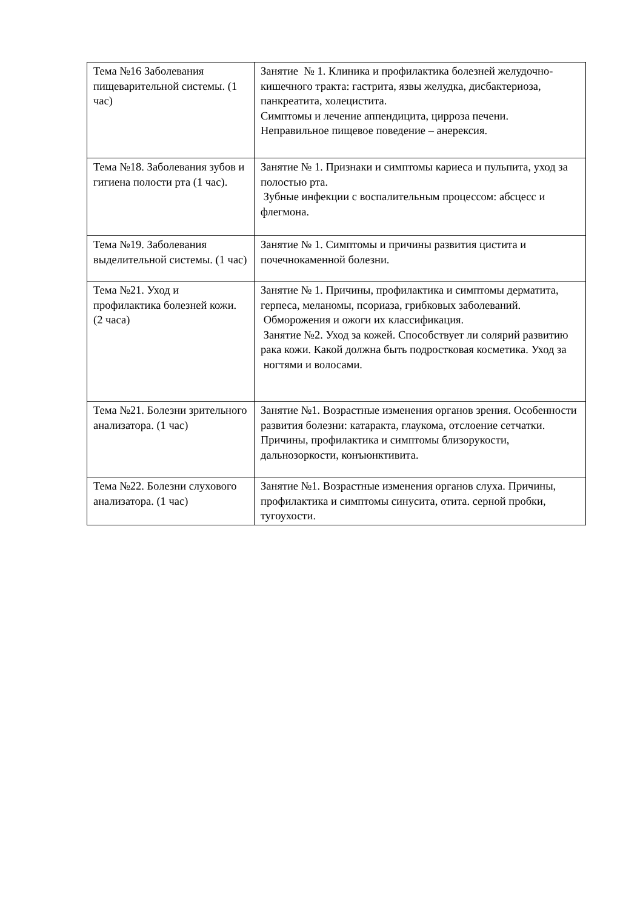| Тема №16 Заболевания пищеварительной системы. (1 час) | Занятие № 1. Клиника и профилактика болезней желудочно-кишечного тракта: гастрита, язвы желудка, дисбактериоза, панкреатита, холецистита. Симптомы и лечение аппендицита, цирроза печени. Неправильное пищевое поведение – анерексия. |
| Тема №18. Заболевания зубов и гигиена полости рта (1 час). | Занятие № 1. Признаки и симптомы кариеса и пульпита, уход за полостью рта. Зубные инфекции с воспалительным процессом: абсцесс и флегмона. |
| Тема №19. Заболевания выделительной системы. (1 час) | Занятие № 1. Симптомы и причины развития цистита и почечнокаменной болезни. |
| Тема №21. Уход и профилактика болезней кожи. (2 часа) | Занятие № 1. Причины, профилактика и симптомы дерматита, герпеса, меланомы, псориаза, грибковых заболеваний. Обморожения и ожоги их классификация. Занятие №2. Уход за кожей. Способствует ли солярий развитию рака кожи. Какой должна быть подростковая косметика. Уход за ногтями и волосами. |
| Тема №21. Болезни зрительного анализатора. (1 час) | Занятие №1. Возрастные изменения органов зрения. Особенности развития болезни: катаракта, глаукома, отслоение сетчатки. Причины, профилактика и симптомы близорукости, дальнозоркости, конъюнктивита. |
| Тема №22. Болезни слухового анализатора. (1 час) | Занятие №1. Возрастные изменения органов слуха. Причины, профилактика и симптомы синусита, отита. серной пробки, тугоухости. |